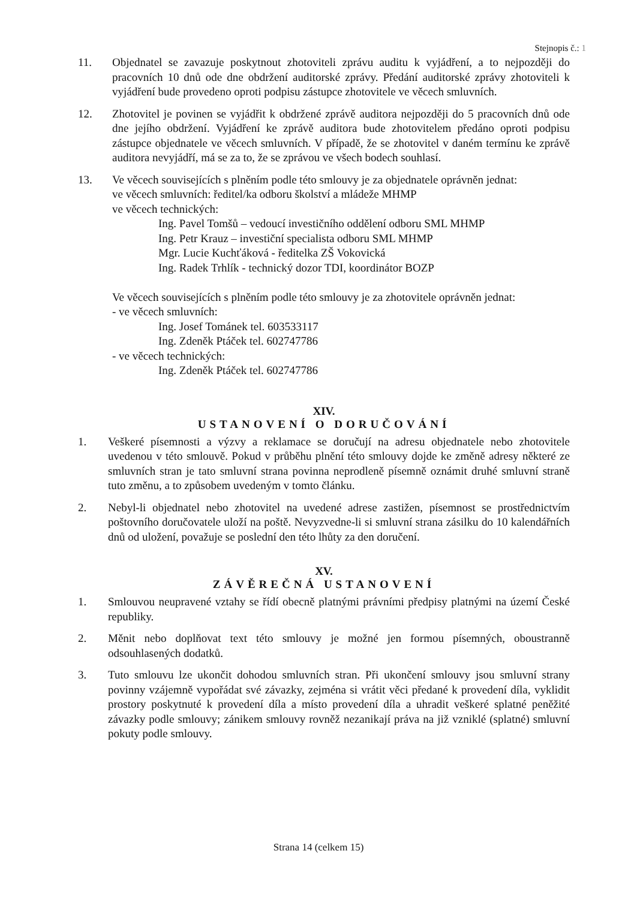Stejnopis č.: 1
11. Objednatel se zavazuje poskytnout zhotoviteli zprávu auditu k vyjádření, a to nejpozději do pracovních 10 dnů ode dne obdržení auditorské zprávy. Předání auditorské zprávy zhotoviteli k vyjádření bude provedeno oproti podpisu zástupce zhotovitele ve věcech smluvních.
12. Zhotovitel je povinen se vyjádřit k obdržené zprávě auditora nejpozději do 5 pracovních dnů ode dne jejího obdržení. Vyjádření ke zprávě auditora bude zhotovitelem předáno oproti podpisu zástupce objednatele ve věcech smluvních. V případě, že se zhotovitel v daném termínu ke zprávě auditora nevyjádří, má se za to, že se zprávou ve všech bodech souhlasí.
13. Ve věcech souvisejících s plněním podle této smlouvy je za objednatele oprávněn jednat:
ve věcech smluvních: ředitel/ka odboru školství a mládeže MHMP
ve věcech technických:
Ing. Pavel Tomšů – vedoucí investičního oddělení odboru SML MHMP
Ing. Petr Krauz – investiční specialista odboru SML MHMP
Mgr. Lucie Kuchťáková - ředitelka ZŠ Vokovická
Ing. Radek Trhlík - technický dozor TDI, koordinátor BOZP
Ve věcech souvisejících s plněním podle této smlouvy je za zhotovitele oprávněn jednat:
- ve věcech smluvních:
Ing. Josef Tománek tel. 603533117
Ing. Zdeněk Ptáček tel. 602747786
- ve věcech technických:
Ing. Zdeněk Ptáček tel. 602747786
XIV.
USTANOVENÍ O DORUČOVÁNÍ
1. Veškeré písemnosti a výzvy a reklamace se doručují na adresu objednatele nebo zhotovitele uvedenou v této smlouvě. Pokud v průběhu plnění této smlouvy dojde ke změně adresy některé ze smluvních stran je tato smluvní strana povinna neprodleně písemně oznámit druhé smluvní straně tuto změnu, a to způsobem uvedeným v tomto článku.
2. Nebyl-li objednatel nebo zhotovitel na uvedené adrese zastižen, písemnost se prostřednictvím poštovního doručovatele uloží na poště. Nevyzvedne-li si smluvní strana zásilku do 10 kalendářních dnů od uložení, považuje se poslední den této lhůty za den doručení.
XV.
ZÁVĚREČNÁ USTANOVENÍ
1. Smlouvou neupravené vztahy se řídí obecně platnými právními předpisy platnými na území České republiky.
2. Měnit nebo doplňovat text této smlouvy je možné jen formou písemných, oboustranně odsouhlasených dodatků.
3. Tuto smlouvu lze ukončit dohodou smluvních stran. Při ukončení smlouvy jsou smluvní strany povinny vzájemně vypořádat své závazky, zejména si vrátit věci předané k provedení díla, vyklidit prostory poskytnuté k provedení díla a místo provedení díla a uhradit veškeré splatné peněžité závazky podle smlouvy; zánikem smlouvy rovněž nezanikají práva na již vzniklé (splatné) smluvní pokuty podle smlouvy.
Strana 14 (celkem 15)